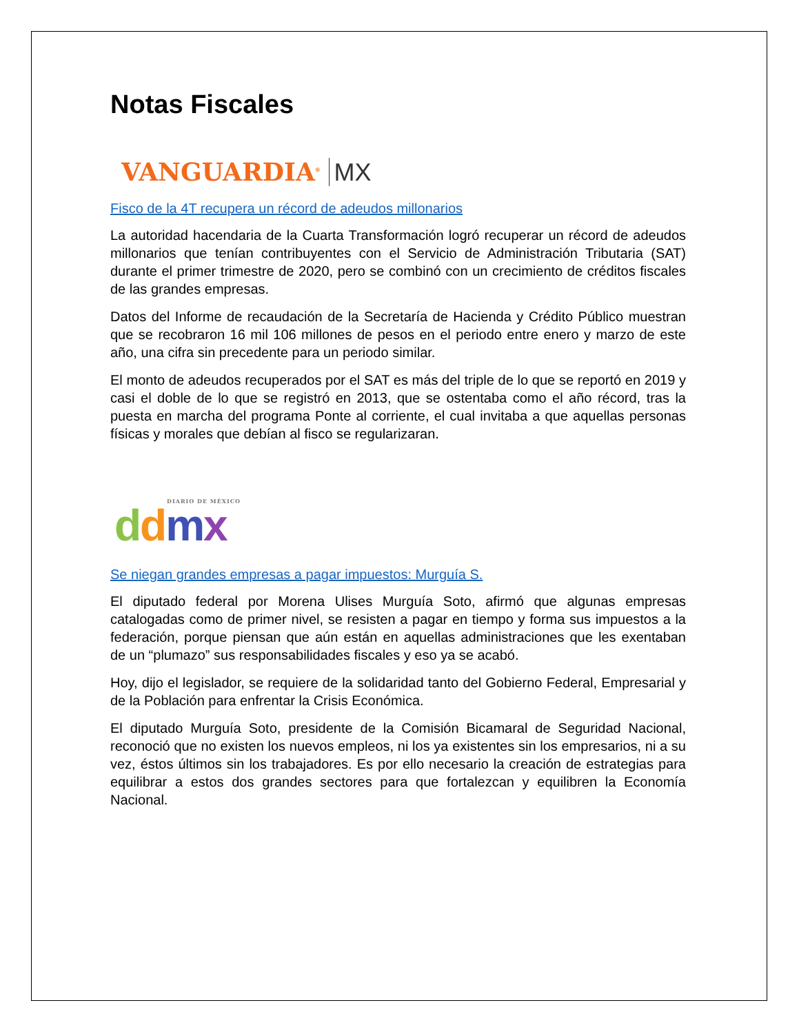Notas Fiscales
VANGUARDIA<sup>®</sup> MX
Fisco de la 4T recupera un récord de adeudos millonarios
La autoridad hacendaria de la Cuarta Transformación logró recuperar un récord de adeudos millonarios que tenían contribuyentes con el Servicio de Administración Tributaria (SAT) durante el primer trimestre de 2020, pero se combinó con un crecimiento de créditos fiscales de las grandes empresas.
Datos del Informe de recaudación de la Secretaría de Hacienda y Crédito Público muestran que se recobraron 16 mil 106 millones de pesos en el periodo entre enero y marzo de este año, una cifra sin precedente para un periodo similar.
El monto de adeudos recuperados por el SAT es más del triple de lo que se reportó en 2019 y casi el doble de lo que se registró en 2013, que se ostentaba como el año récord, tras la puesta en marcha del programa Ponte al corriente, el cual invitaba a que aquellas personas físicas y morales que debían al fisco se regularizaran.
DIARIO DE MÉXICO
ddmx
Se niegan grandes empresas a pagar impuestos: Murguía S.
El diputado federal por Morena Ulises Murguía Soto, afirmó que algunas empresas catalogadas como de primer nivel, se resisten a pagar en tiempo y forma sus impuestos a la federación, porque piensan que aún están en aquellas administraciones que les exentaban de un “plumazo” sus responsabilidades fiscales y eso ya se acabó.
Hoy, dijo el legislador, se requiere de la solidaridad tanto del Gobierno Federal, Empresarial y de la Población para enfrentar la Crisis Económica.
El diputado Murguía Soto, presidente de la Comisión Bicamaral de Seguridad Nacional, reconoció que no existen los nuevos empleos, ni los ya existentes sin los empresarios, ni a su vez, éstos últimos sin los trabajadores. Es por ello necesario la creación de estrategias para equilibrar a estos dos grandes sectores para que fortalezcan y equilibren la Economía Nacional.